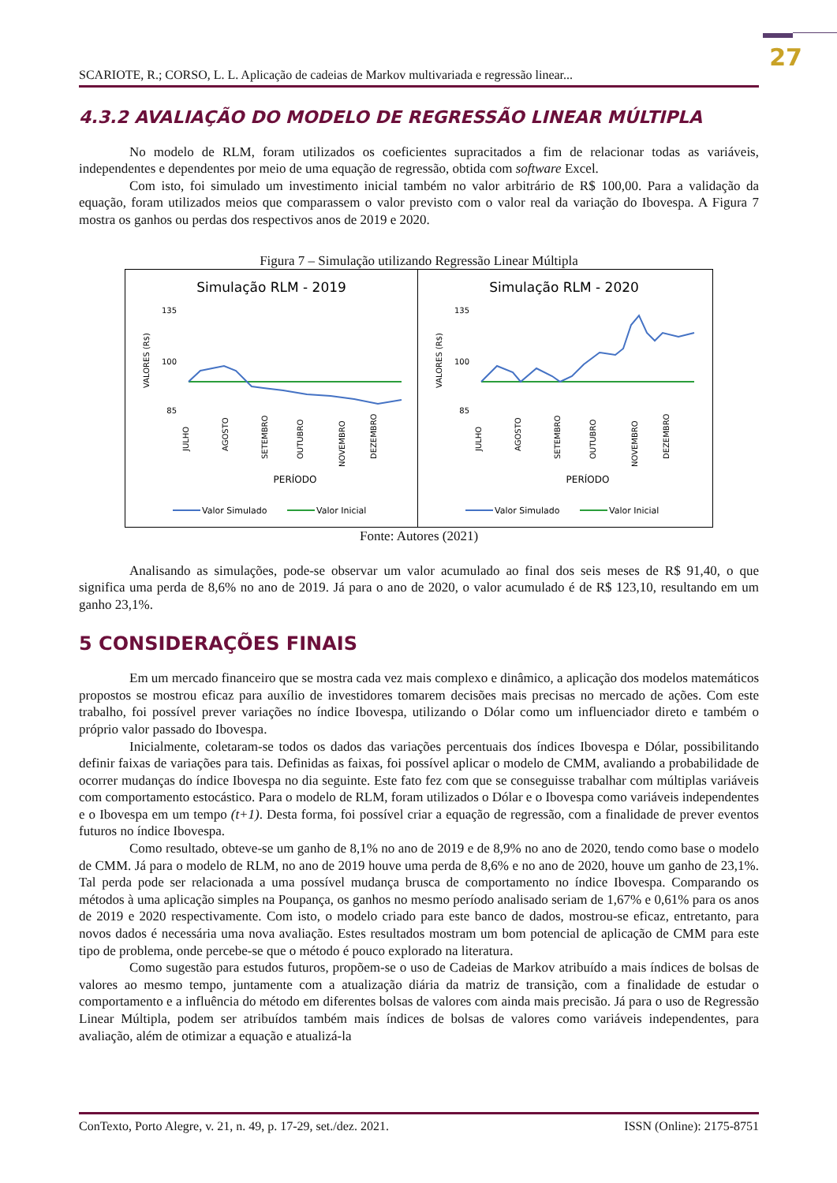27
SCARIOTE, R.; CORSO, L. L. Aplicação de cadeias de Markov multivariada e regressão linear...
4.3.2 AVALIAÇÃO DO MODELO DE REGRESSÃO LINEAR MÚLTIPLA
No modelo de RLM, foram utilizados os coeficientes supracitados a fim de relacionar todas as variáveis, independentes e dependentes por meio de uma equação de regressão, obtida com software Excel.
Com isto, foi simulado um investimento inicial também no valor arbitrário de R$ 100,00. Para a validação da equação, foram utilizados meios que comparassem o valor previsto com o valor real da variação do Ibovespa. A Figura 7 mostra os ganhos ou perdas dos respectivos anos de 2019 e 2020.
Figura 7 – Simulação utilizando Regressão Linear Múltipla
Simulação RLM - 2019
135
100
85
VALORES (R$)
JULHO
AGOSTO
SETEMBRO
OUTUBRO
NOVEMBRO
DEZEMBRO
PERÍODO
Valor Simulado
Valor Inicial
Simulação RLM - 2020
135
100
85
VALORES (R$)
JULHO
AGOSTO
SETEMBRO
OUTUBRO
NOVEMBRO
DEZEMBRO
PERÍODO
Valor Simulado
Valor Inicial
Fonte: Autores (2021)
Analisando as simulações, pode-se observar um valor acumulado ao final dos seis meses de R$ 91,40, o que significa uma perda de 8,6% no ano de 2019. Já para o ano de 2020, o valor acumulado é de R$ 123,10, resultando em um ganho 23,1%.
5 CONSIDERAÇÕES FINAIS
Em um mercado financeiro que se mostra cada vez mais complexo e dinâmico, a aplicação dos modelos matemáticos propostos se mostrou eficaz para auxílio de investidores tomarem decisões mais precisas no mercado de ações. Com este trabalho, foi possível prever variações no índice Ibovespa, utilizando o Dólar como um influenciador direto e também o próprio valor passado do Ibovespa.
Inicialmente, coletaram-se todos os dados das variações percentuais dos índices Ibovespa e Dólar, possibilitando definir faixas de variações para tais. Definidas as faixas, foi possível aplicar o modelo de CMM, avaliando a probabilidade de ocorrer mudanças do índice Ibovespa no dia seguinte. Este fato fez com que se conseguisse trabalhar com múltiplas variáveis com comportamento estocástico. Para o modelo de RLM, foram utilizados o Dólar e o Ibovespa como variáveis independentes e o Ibovespa em um tempo (t+1). Desta forma, foi possível criar a equação de regressão, com a finalidade de prever eventos futuros no índice Ibovespa.
Como resultado, obteve-se um ganho de 8,1% no ano de 2019 e de 8,9% no ano de 2020, tendo como base o modelo de CMM. Já para o modelo de RLM, no ano de 2019 houve uma perda de 8,6% e no ano de 2020, houve um ganho de 23,1%. Tal perda pode ser relacionada a uma possível mudança brusca de comportamento no índice Ibovespa. Comparando os métodos à uma aplicação simples na Poupança, os ganhos no mesmo período analisado seriam de 1,67% e 0,61% para os anos de 2019 e 2020 respectivamente. Com isto, o modelo criado para este banco de dados, mostrou-se eficaz, entretanto, para novos dados é necessária uma nova avaliação. Estes resultados mostram um bom potencial de aplicação de CMM para este tipo de problema, onde percebe-se que o método é pouco explorado na literatura.
Como sugestão para estudos futuros, propõem-se o uso de Cadeias de Markov atribuído a mais índices de bolsas de valores ao mesmo tempo, juntamente com a atualização diária da matriz de transição, com a finalidade de estudar o comportamento e a influência do método em diferentes bolsas de valores com ainda mais precisão. Já para o uso de Regressão Linear Múltipla, podem ser atribuídos também mais índices de bolsas de valores como variáveis independentes, para avaliação, além de otimizar a equação e atualizá-la
ConTexto, Porto Alegre, v. 21, n. 49, p. 17-29, set./dez. 2021. ISSN (Online): 2175-8751